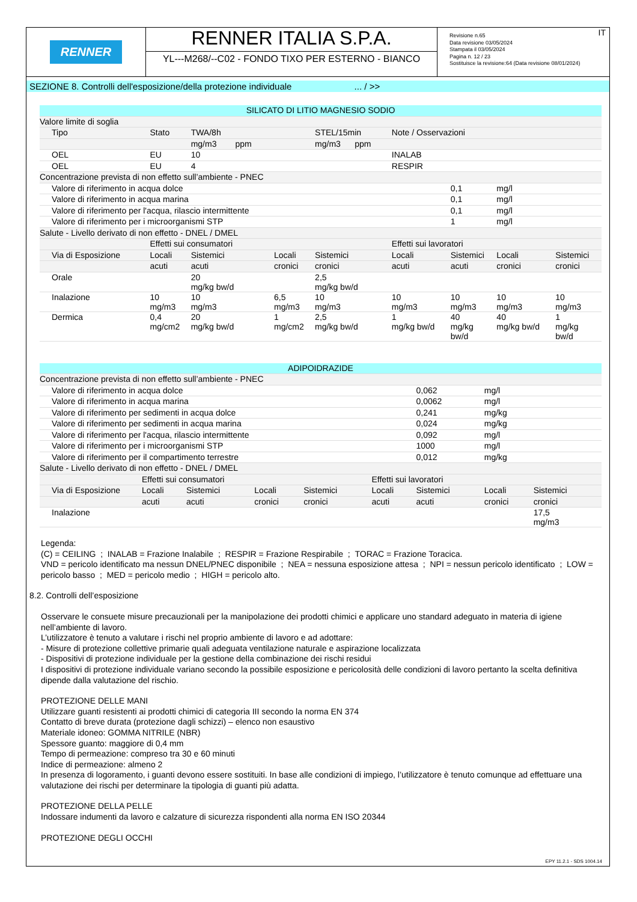RENNER
RENNER ITALIA S.P.A.
YL---M268/--C02 - FONDO TIXO PER ESTERNO - BIANCO
Revisione n.65
Data revisione 03/05/2024
Stampata il 03/05/2024
Pagina n. 12 / 23
Sostituisce la revisione:64 (Data revisione 08/01/2024)
IT
SEZIONE 8. Controlli dell'esposizione/della protezione individuale ... / >>
| SILICATO DI LITIO MAGNESIO SODIO | | | | | | | | |
| Valore limite di soglia | | | | | | | | |
| Tipo | Stato | TWA/8h | | STEL/15min | Note / Osservazioni | | | |
| | | mg/m3 ppm | | mg/m3 ppm | | | | |
| OEL | EU | 10 | | | INALAB | | | |
| OEL | EU | 4 | | | RESPIR | | | |
| Concentrazione prevista di non effetto sull’ambiente - PNEC | | | | | | | | |
| Valore di riferimento in acqua dolce | | | | | | 0,1 | mg/l | |
| Valore di riferimento in acqua marina | | | | | | 0,1 | mg/l | |
| Valore di riferimento per l'acqua, rilascio intermittente | | | | | | 0,1 | mg/l | |
| Valore di riferimento per i microorganismi STP | | | | | | 1 | mg/l | |
| Salute - Livello derivato di non effetto - DNEL / DMEL | | | | | | | | |
| | Effetti sui consumatori | | | | Effetti sui lavoratori | | | |
| Via di Esposizione | Locali | Sistemici | Locali | Sistemici | Locali | Sistemici | Locali | Sistemici |
| | acuti | acuti | cronici | cronici | acuti | acuti | cronici | cronici |
| Orale | | 20 mg/kg bw/d | | 2,5 mg/kg bw/d | | | | |
| Inalazione | 10 mg/m3 | 10 mg/m3 | 6,5 mg/m3 | 10 mg/m3 | 10 mg/m3 | 10 mg/m3 | 10 mg/m3 | 10 mg/m3 |
| Dermica | 0,4 mg/cm2 | 20 mg/kg bw/d | 1 mg/cm2 | 2,5 mg/kg bw/d | 1 mg/kg bw/d | 40 mg/kg bw/d | 40 mg/kg bw/d | 1 mg/kg bw/d |
| ADIPOIDRAZIDE | | | | | | | | |
| Concentrazione prevista di non effetto sull’ambiente - PNEC | | | | | | | | |
| Valore di riferimento in acqua dolce | | | | | | 0,062 | mg/l | |
| Valore di riferimento in acqua marina | | | | | | 0,0062 | mg/l | |
| Valore di riferimento per sedimenti in acqua dolce | | | | | | 0,241 | mg/kg | |
| Valore di riferimento per sedimenti in acqua marina | | | | | | 0,024 | mg/kg | |
| Valore di riferimento per l'acqua, rilascio intermittente | | | | | | 0,092 | mg/l | |
| Valore di riferimento per i microorganismi STP | | | | | | 1000 | mg/l | |
| Valore di riferimento per il compartimento terrestre | | | | | | 0,012 | mg/kg | |
| Salute - Livello derivato di non effetto - DNEL / DMEL | | | | | | | | |
| | Effetti sui consumatori | | | | Effetti sui lavoratori | | | |
| Via di Esposizione | Locali | Sistemici | Locali | Sistemici | Locali | Sistemici | Locali | Sistemici |
| | acuti | acuti | cronici | cronici | acuti | acuti | cronici | cronici |
| Inalazione | | | | | | | | 17,5 mg/m3 |
Legenda:
(C) = CEILING ; INALAB = Frazione Inalabile ; RESPIR = Frazione Respirabile ; TORAC = Frazione Toracica.
VND = pericolo identificato ma nessun DNEL/PNEC disponibile ; NEA = nessuna esposizione attesa ; NPI = nessun pericolo identificato ; LOW = pericolo basso ; MED = pericolo medio ; HIGH = pericolo alto.
8.2. Controlli dell’esposizione
Osservare le consuete misure precauzionali per la manipolazione dei prodotti chimici e applicare uno standard adeguato in materia di igiene nell’ambiente di lavoro.
L’utilizzatore è tenuto a valutare i rischi nel proprio ambiente di lavoro e ad adottare:
- Misure di protezione collettive primarie quali adeguata ventilazione naturale e aspirazione localizzata
- Dispositivi di protezione individuale per la gestione della combinazione dei rischi residui
I dispositivi di protezione individuale variano secondo la possibile esposizione e pericolosità delle condizioni di lavoro pertanto la scelta definitiva dipende dalla valutazione del rischio.
PROTEZIONE DELLE MANI
Utilizzare guanti resistenti ai prodotti chimici di categoria III secondo la norma EN 374
Contatto di breve durata (protezione dagli schizzi) – elenco non esaustivo
Materiale idoneo: GOMMA NITRILE (NBR)
Spessore guanto: maggiore di 0,4 mm
Tempo di permeazione: compreso tra 30 e 60 minuti
Indice di permeazione: almeno 2
In presenza di logoramento, i guanti devono essere sostituiti. In base alle condizioni di impiego, l’utilizzatore è tenuto comunque ad effettuare una valutazione dei rischi per determinare la tipologia di guanti più adatta.
PROTEZIONE DELLA PELLE
Indossare indumenti da lavoro e calzature di sicurezza rispondenti alla norma EN ISO 20344
PROTEZIONE DEGLI OCCHI
EPY 11.2.1 - SDS 1004.14